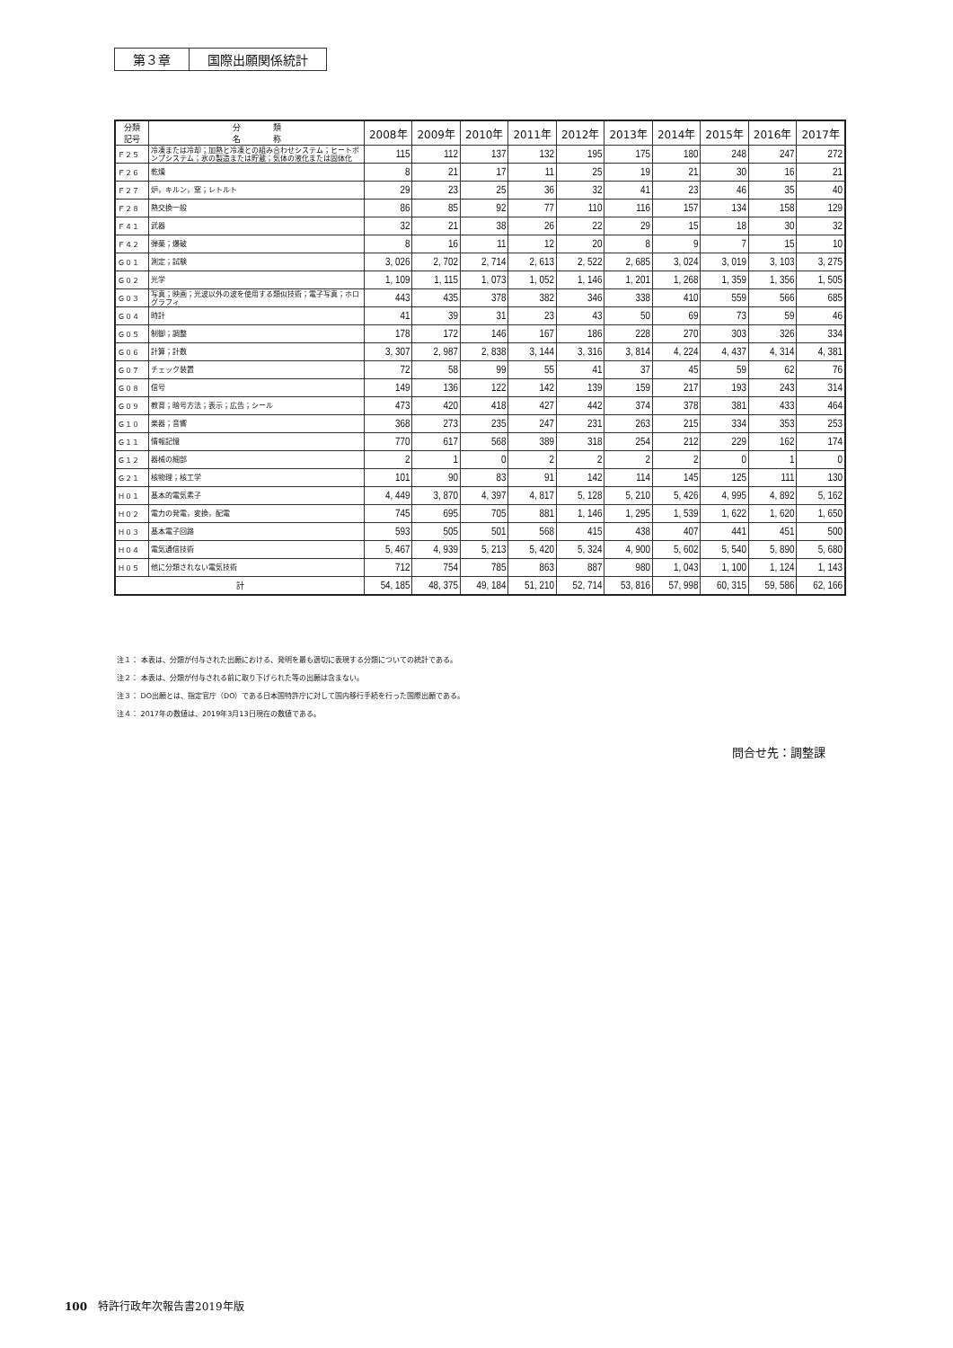第３章 国際出願関係統計
| 分類 記号 | 分 類 名 称 | 2008年 | 2009年 | 2010年 | 2011年 | 2012年 | 2013年 | 2014年 | 2015年 | 2016年 | 2017年 |
| --- | --- | --- | --- | --- | --- | --- | --- | --- | --- | --- | --- |
| Ｆ２５ | 冷凍または冷却；加熱と冷凍との組み合わせシステム；ヒートポンプシステム；氷の製造または貯蔵；気体の液化または固体化 | 115 | 112 | 137 | 132 | 195 | 175 | 180 | 248 | 247 | 272 |
| Ｆ２６ | 乾燥 | 8 | 21 | 17 | 11 | 25 | 19 | 21 | 30 | 16 | 21 |
| Ｆ２７ | 炉，キルン，窯；レトルト | 29 | 23 | 25 | 36 | 32 | 41 | 23 | 46 | 35 | 40 |
| Ｆ２８ | 熱交換一般 | 86 | 85 | 92 | 77 | 110 | 116 | 157 | 134 | 158 | 129 |
| Ｆ４１ | 武器 | 32 | 21 | 38 | 26 | 22 | 29 | 15 | 18 | 30 | 32 |
| Ｆ４２ | 弾薬；爆破 | 8 | 16 | 11 | 12 | 20 | 8 | 9 | 7 | 15 | 10 |
| Ｇ０１ | 測定；試験 | 3, 026 | 2, 702 | 2, 714 | 2, 613 | 2, 522 | 2, 685 | 3, 024 | 3, 019 | 3, 103 | 3, 275 |
| Ｇ０２ | 光学 | 1, 109 | 1, 115 | 1, 073 | 1, 052 | 1, 146 | 1, 201 | 1, 268 | 1, 359 | 1, 356 | 1, 505 |
| Ｇ０３ | 写真；映画；光波以外の波を使用する類似技術；電子写真；ホログラフィ | 443 | 435 | 378 | 382 | 346 | 338 | 410 | 559 | 566 | 685 |
| Ｇ０４ | 時計 | 41 | 39 | 31 | 23 | 43 | 50 | 69 | 73 | 59 | 46 |
| Ｇ０５ | 制御；調整 | 178 | 172 | 146 | 167 | 186 | 228 | 270 | 303 | 326 | 334 |
| Ｇ０６ | 計算；計数 | 3, 307 | 2, 987 | 2, 838 | 3, 144 | 3, 316 | 3, 814 | 4, 224 | 4, 437 | 4, 314 | 4, 381 |
| Ｇ０７ | チェック装置 | 72 | 58 | 99 | 55 | 41 | 37 | 45 | 59 | 62 | 76 |
| Ｇ０８ | 信号 | 149 | 136 | 122 | 142 | 139 | 159 | 217 | 193 | 243 | 314 |
| Ｇ０９ | 教育；暗号方法；表示；広告；シール | 473 | 420 | 418 | 427 | 442 | 374 | 378 | 381 | 433 | 464 |
| Ｇ１０ | 楽器；音響 | 368 | 273 | 235 | 247 | 231 | 263 | 215 | 334 | 353 | 253 |
| Ｇ１１ | 情報記憶 | 770 | 617 | 568 | 389 | 318 | 254 | 212 | 229 | 162 | 174 |
| Ｇ１２ | 器械の細部 | 2 | 1 | 0 | 2 | 2 | 2 | 2 | 0 | 1 | 0 |
| Ｇ２１ | 核物理；核工学 | 101 | 90 | 83 | 91 | 142 | 114 | 145 | 125 | 111 | 130 |
| Ｈ０１ | 基本的電気素子 | 4, 449 | 3, 870 | 4, 397 | 4, 817 | 5, 128 | 5, 210 | 5, 426 | 4, 995 | 4, 892 | 5, 162 |
| Ｈ０２ | 電力の発電，変換，配電 | 745 | 695 | 705 | 881 | 1, 146 | 1, 295 | 1, 539 | 1, 622 | 1, 620 | 1, 650 |
| Ｈ０３ | 基本電子回路 | 593 | 505 | 501 | 568 | 415 | 438 | 407 | 441 | 451 | 500 |
| Ｈ０４ | 電気通信技術 | 5, 467 | 4, 939 | 5, 213 | 5, 420 | 5, 324 | 4, 900 | 5, 602 | 5, 540 | 5, 890 | 5, 680 |
| Ｈ０５ | 他に分類されない電気技術 | 712 | 754 | 785 | 863 | 887 | 980 | 1, 043 | 1, 100 | 1, 124 | 1, 143 |
| 計 | | 54, 185 | 48, 375 | 49, 184 | 51, 210 | 52, 714 | 53, 816 | 57, 998 | 60, 315 | 59, 586 | 62, 166 |
注１： 本表は、分類が付与された出願における、発明を最も適切に表現する分類についての統計である。
注２： 本表は、分類が付与される前に取り下げられた等の出願は含まない。
注３： DO出願とは、指定官庁（DO）である日本国特許庁に対して国内移行手続を行った国際出願である。
注４： 2017年の数値は、2019年3月13日現在の数値である。
問合せ先：調整課
100　特許行政年次報告書2019年版